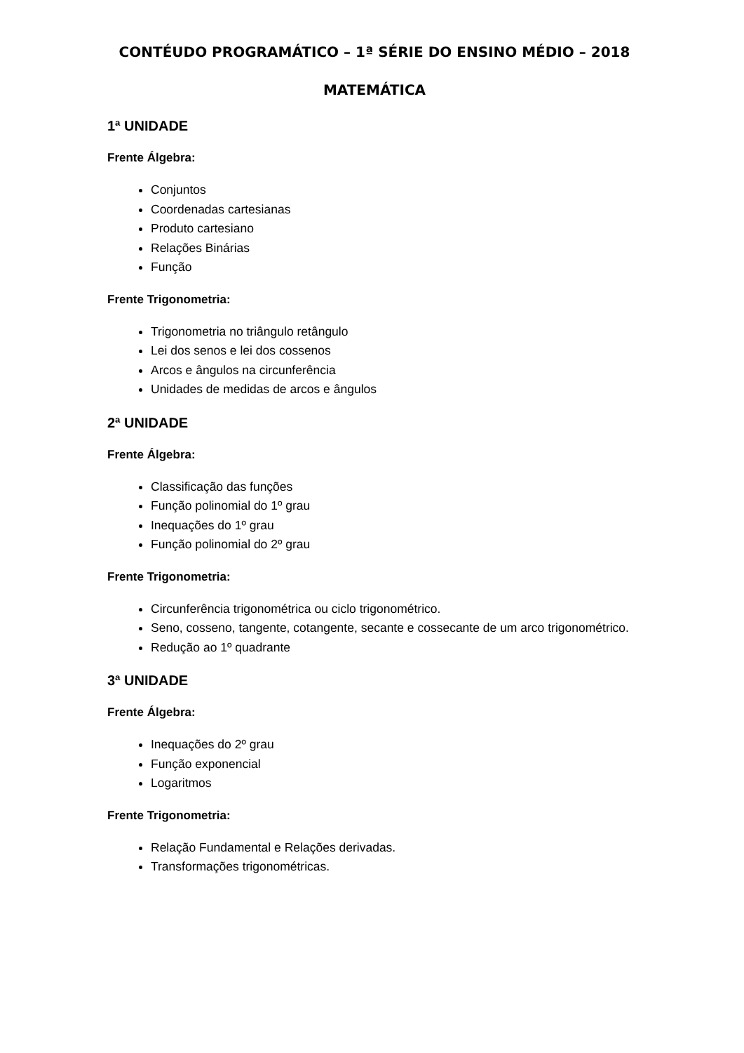CONTÉUDO PROGRAMÁTICO – 1ª SÉRIE DO ENSINO MÉDIO – 2018
MATEMÁTICA
1ª UNIDADE
Frente Álgebra:
Conjuntos
Coordenadas cartesianas
Produto cartesiano
Relações Binárias
Função
Frente Trigonometria:
Trigonometria no triângulo retângulo
Lei dos senos e lei dos cossenos
Arcos e ângulos na circunferência
Unidades de medidas de arcos e ângulos
2ª UNIDADE
Frente Álgebra:
Classificação das funções
Função polinomial do 1º grau
Inequações do 1º grau
Função polinomial do 2º grau
Frente Trigonometria:
Circunferência trigonométrica ou ciclo trigonométrico.
Seno, cosseno, tangente, cotangente, secante e cossecante de um arco trigonométrico.
Redução ao 1º quadrante
3ª UNIDADE
Frente Álgebra:
Inequações do 2º grau
Função exponencial
Logaritmos
Frente Trigonometria:
Relação Fundamental e Relações derivadas.
Transformações trigonométricas.